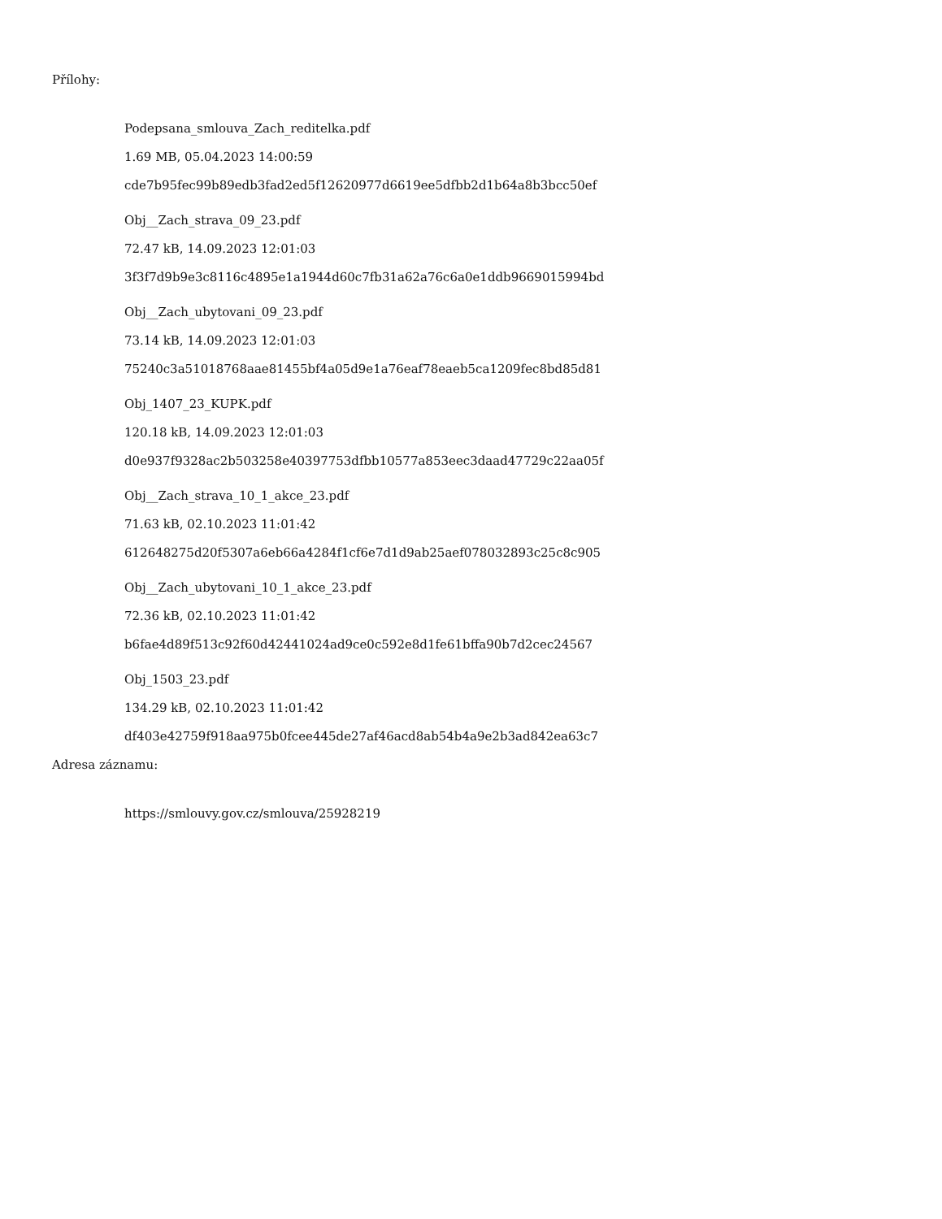Přílohy:
Podepsana_smlouva_Zach_reditelka.pdf
1.69 MB, 05.04.2023 14:00:59
cde7b95fec99b89edb3fad2ed5f12620977d6619ee5dfbb2d1b64a8b3bcc50ef
Obj__Zach_strava_09_23.pdf
72.47 kB, 14.09.2023 12:01:03
3f3f7d9b9e3c8116c4895e1a1944d60c7fb31a62a76c6a0e1ddb9669015994bd
Obj__Zach_ubytovani_09_23.pdf
73.14 kB, 14.09.2023 12:01:03
75240c3a51018768aae81455bf4a05d9e1a76eaf78eaeb5ca1209fec8bd85d81
Obj_1407_23_KUPK.pdf
120.18 kB, 14.09.2023 12:01:03
d0e937f9328ac2b503258e40397753dfbb10577a853eec3daad47729c22aa05f
Obj__Zach_strava_10_1_akce_23.pdf
71.63 kB, 02.10.2023 11:01:42
612648275d20f5307a6eb66a4284f1cf6e7d1d9ab25aef078032893c25c8c905
Obj__Zach_ubytovani_10_1_akce_23.pdf
72.36 kB, 02.10.2023 11:01:42
b6fae4d89f513c92f60d42441024ad9ce0c592e8d1fe61bffa90b7d2cec24567
Obj_1503_23.pdf
134.29 kB, 02.10.2023 11:01:42
df403e42759f918aa975b0fcee445de27af46acd8ab54b4a9e2b3ad842ea63c7
Adresa záznamu:
https://smlouvy.gov.cz/smlouva/25928219